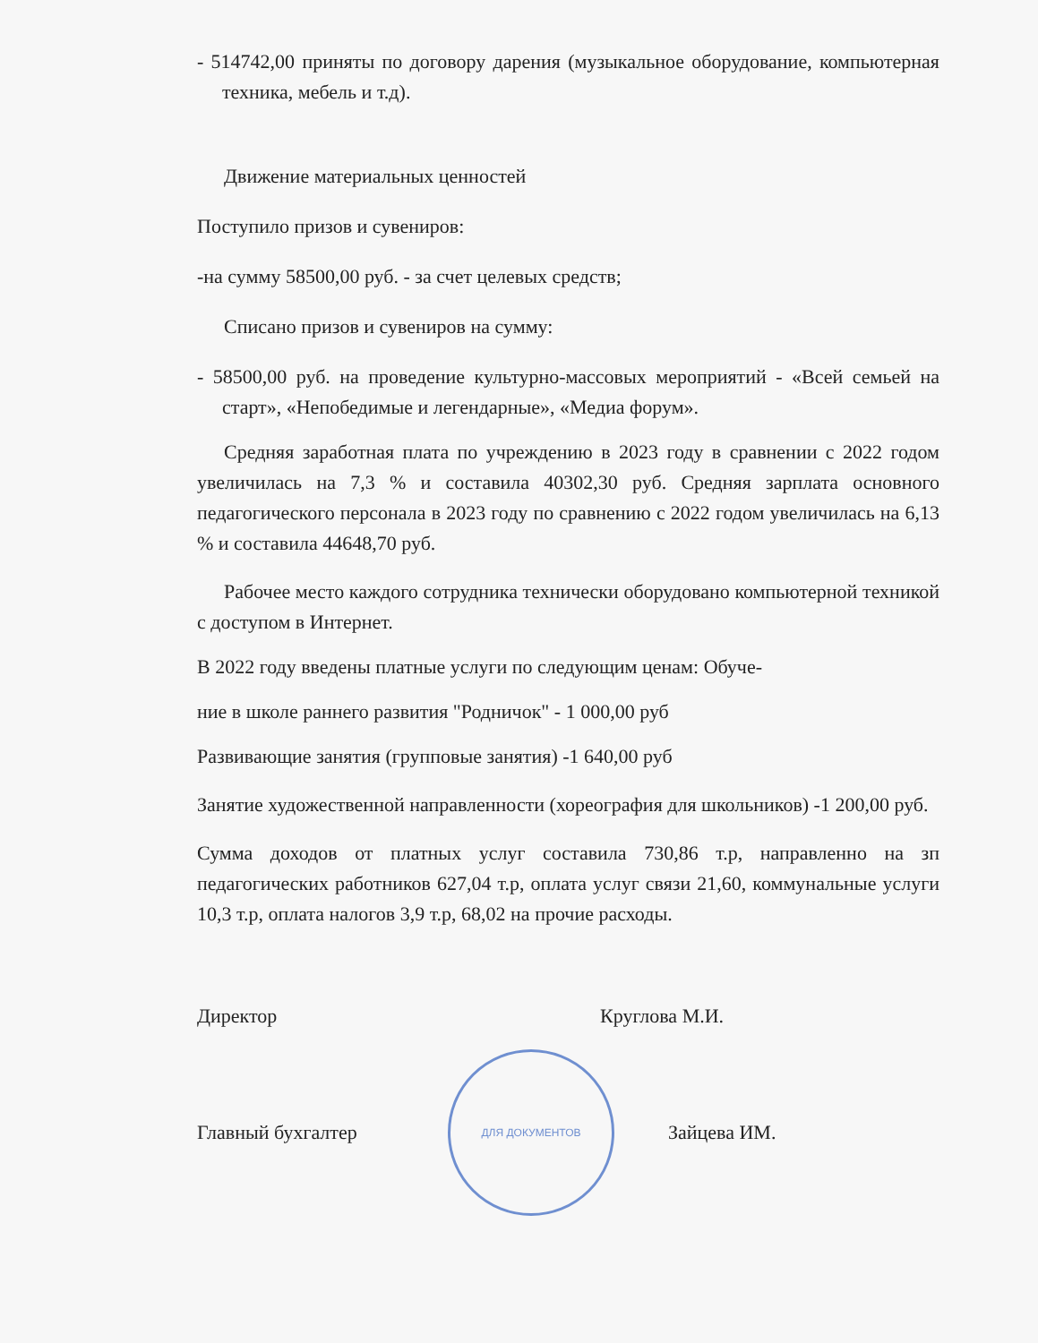- 514742,00 приняты по договору дарения (музыкальное оборудование, компьютерная техника, мебель и т.д).
Движение материальных ценностей
Поступило призов и сувениров:
-на сумму 58500,00 руб. - за счет целевых средств;
Списано призов и сувениров на сумму:
- 58500,00 руб. на проведение культурно-массовых мероприятий - «Всей семьей на старт», «Непобедимые и легендарные», «Медиа форум».
Средняя заработная плата по учреждению в 2023 году в сравнении с 2022 годом увеличилась на 7,3 % и составила 40302,30 руб. Средняя зарплата основного педагогического персонала в 2023 году по сравнению с 2022 годом увеличилась на 6,13 % и составила 44648,70 руб.
Рабочее место каждого сотрудника технически оборудовано компьютерной техникой с доступом в Интернет.
В 2022 году введены платные услуги по следующим ценам: Обуче-
ние в школе раннего развития "Родничок" - 1 000,00 руб
Развивающие занятия (групповые занятия) -1 640,00 руб
Занятие художественной направленности (хореография для школьников) -1 200,00 руб.
Сумма доходов от платных услуг составила 730,86 т.р, направленно на зп педагогических работников 627,04 т.р, оплата услуг связи 21,60, коммунальные услуги 10,3 т.р, оплата налогов 3,9 т.р, 68,02 на прочие расходы.
Директор Круглова М.И.
Главный бухгалтер
ДЛЯ ДОКУМЕНТОВ
Зайцева ИМ.